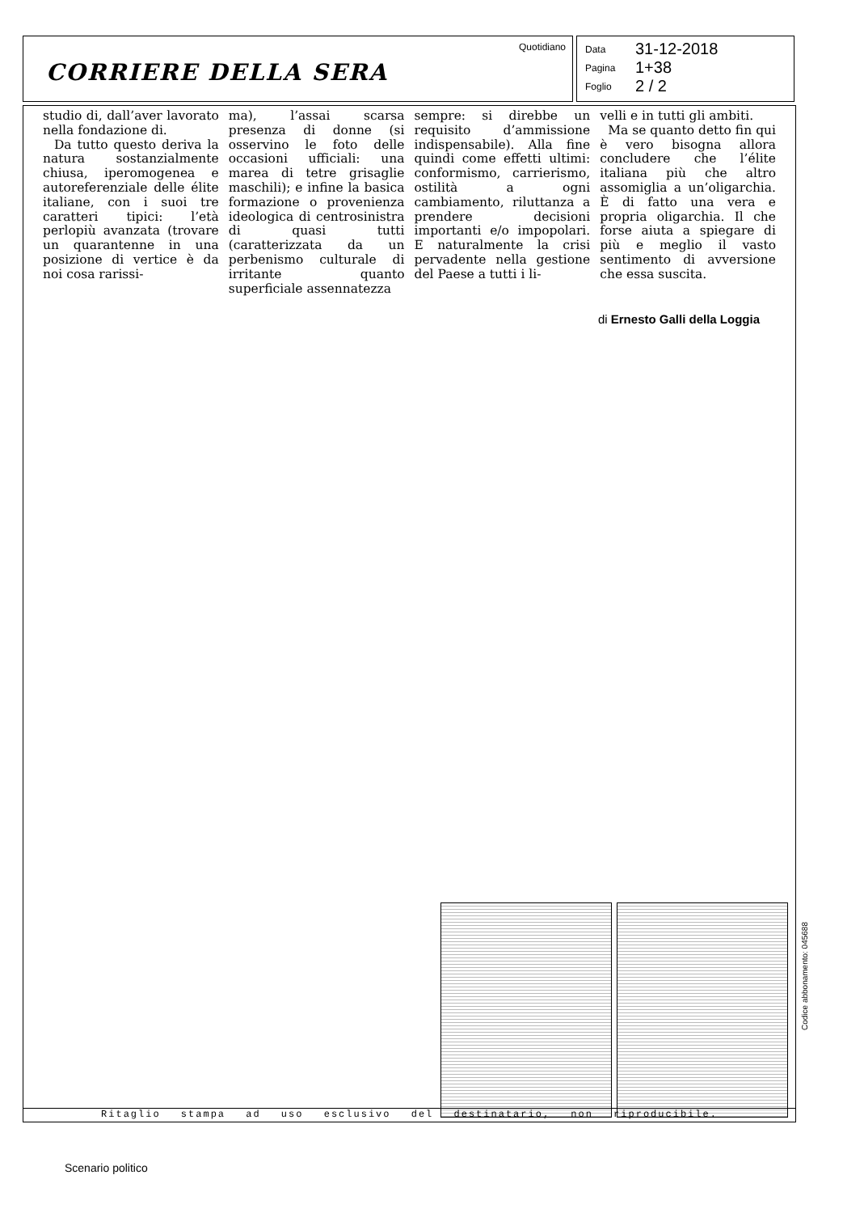CORRIERE DELLA SERA
Quotidiano
Data 31-12-2018
Pagina 1+38
Foglio 2 / 2
studio di, dall’aver lavorato nella fondazione di.
Da tutto questo deriva la natura sostanzialmente chiusa, iperomogenea e autoreferenziale delle élite italiane, con i suoi tre caratteri tipici: l’età perlopiù avanzata (trovare un quarantenne in una posizione di vertice è da noi cosa rarissi-
ma), l’assai scarsa presenza di donne (si osservino le foto delle occasioni ufficiali: una marea di tetre grisaglie maschili); e infine la basica formazione o provenienza ideologica di centrosinistra di quasi tutti (caratterizzata da un perbenismo culturale di irritante quanto superficiale assennatezza
sempre: si direbbe un requisito d’ammissione indispensabile). Alla fine quindi come effetti ultimi: conformismo, carrierismo, ostilità a ogni cambiamento, riluttanza a prendere decisioni importanti e/o impopolari. E naturalmente la crisi pervadente nella gestione del Paese a tutti i li-
velli e in tutti gli ambiti.
Ma se quanto detto fin qui è vero bisogna allora concludere che l’élite italiana più che altro assomiglia a un’oligarchia. È di fatto una vera e propria oligarchia. Il che forse aiuta a spiegare di più e meglio il vasto sentimento di avversione che essa suscita.
di Ernesto Galli della Loggia
Ritaglio stampa ad uso esclusivo del destinatario, non riproducibile.
Codice abbonamento: 045688
Scenario politico